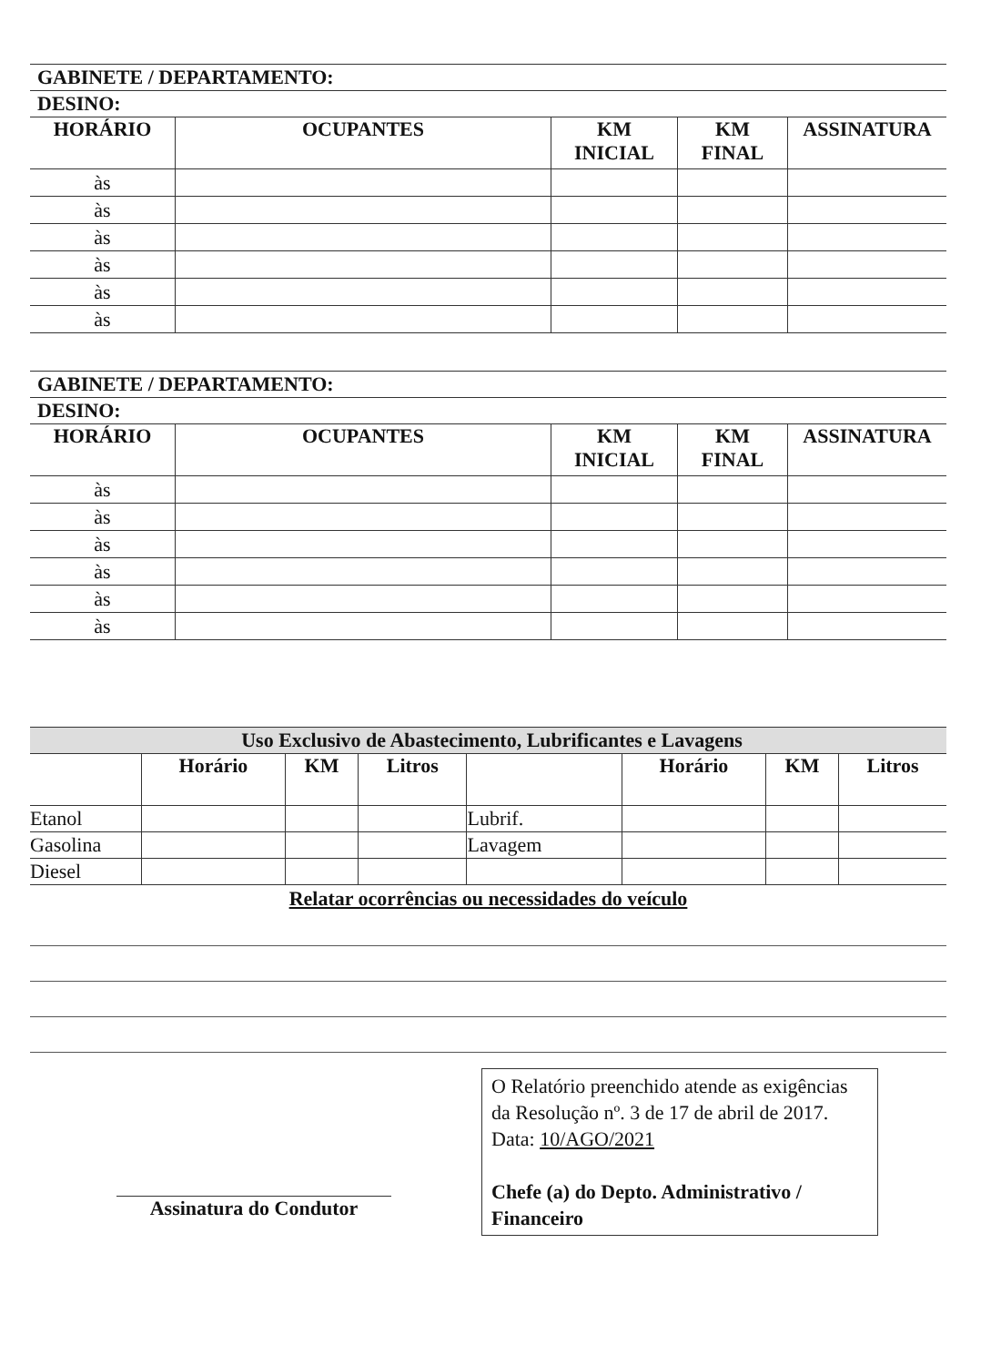GABINETE / DEPARTAMENTO:
DESINO:
| HORÁRIO | OCUPANTES | KM INICIAL | KM FINAL | ASSINATURA |
| --- | --- | --- | --- | --- |
| às | | | | |
| às | | | | |
| às | | | | |
| às | | | | |
| às | | | | |
| às | | | | |
GABINETE / DEPARTAMENTO:
DESINO:
| HORÁRIO | OCUPANTES | KM INICIAL | KM FINAL | ASSINATURA |
| --- | --- | --- | --- | --- |
| às | | | | |
| às | | | | |
| às | | | | |
| às | | | | |
| às | | | | |
| às | | | | |
Uso Exclusivo de Abastecimento, Lubrificantes e Lavagens
| | Horário | KM | Litros | | Horário | KM | Litros |
| --- | --- | --- | --- | --- | --- | --- | --- |
| Etanol | | | | Lubrif. | | | |
| Gasolina | | | | Lavagem | | | |
| Diesel | | | | | | | |
Relatar ocorrências ou necessidades do veículo
Assinatura do Condutor
O Relatório preenchido atende as exigências da Resolução nº. 3 de 17 de abril de 2017.
Data: 10/AGO/2021
Chefe (a) do Depto. Administrativo / Financeiro